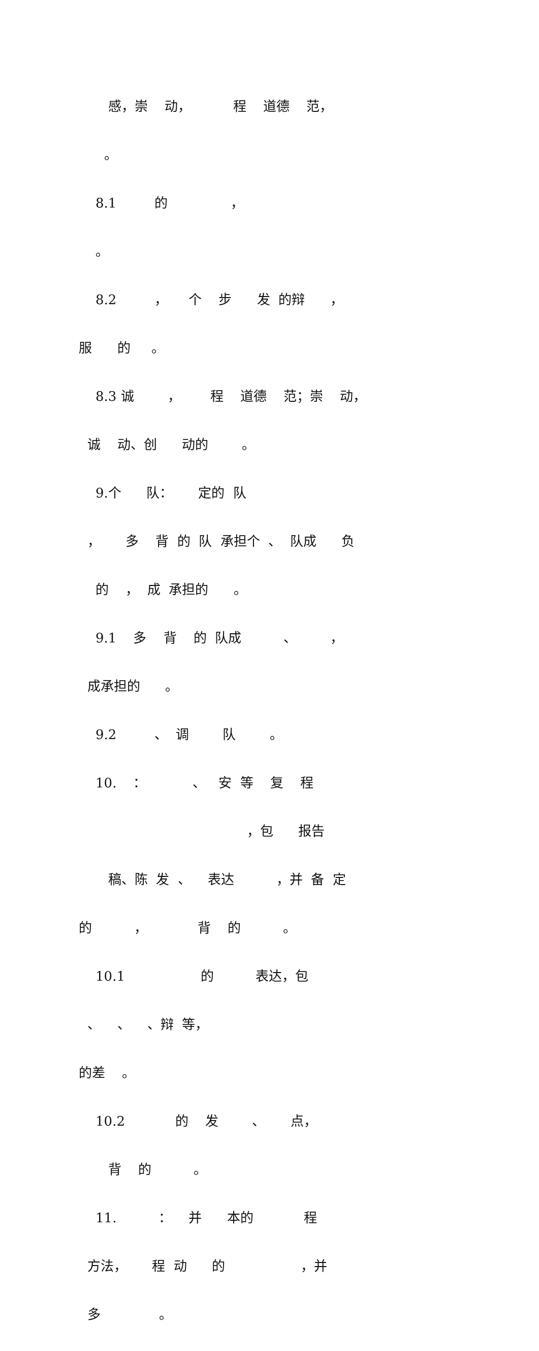感，崇 动， 程 道德 范，
。
8.1 的 ，
。
8.2 ， 个 步 发 的辩 ，
服 的 。
8.3 诚 ， 程 道德 范；崇 动，
诚 动、创 动的 。
9.个 队： 定的 队
， 多 背 的 队 承担个 、 队成 负
的 ， 成 承担的 。
9.1 多 背 的 队成 、 ，
成承担的 。
9.2 、 调 队 。
10. ： 、 安 等 复 程
，包 报告
稿、陈 发 、 表达 ，并 备 定
的 ， 背 的 。
10.1 的 表达，包
、 、 、辩 等，
的差 。
10.2 的 发 、 点，
背 的 。
11. ： 并 本的 程
方法， 程 动 的 ，并
多 。